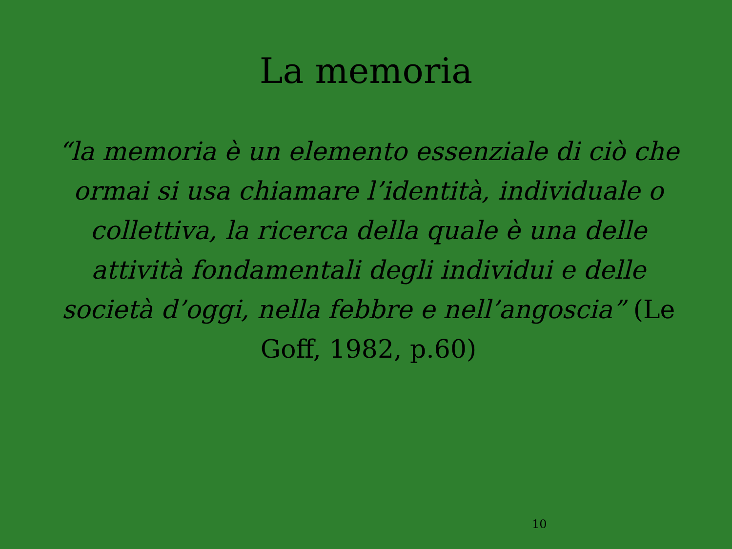La memoria
“la memoria è un elemento essenziale di ciò che ormai si usa chiamare l’identità, individuale o collettiva, la ricerca della quale è una delle attività fondamentali degli individui e delle società d’oggi, nella febbre e nell’angoscia” (Le Goff, 1982, p.60)
10